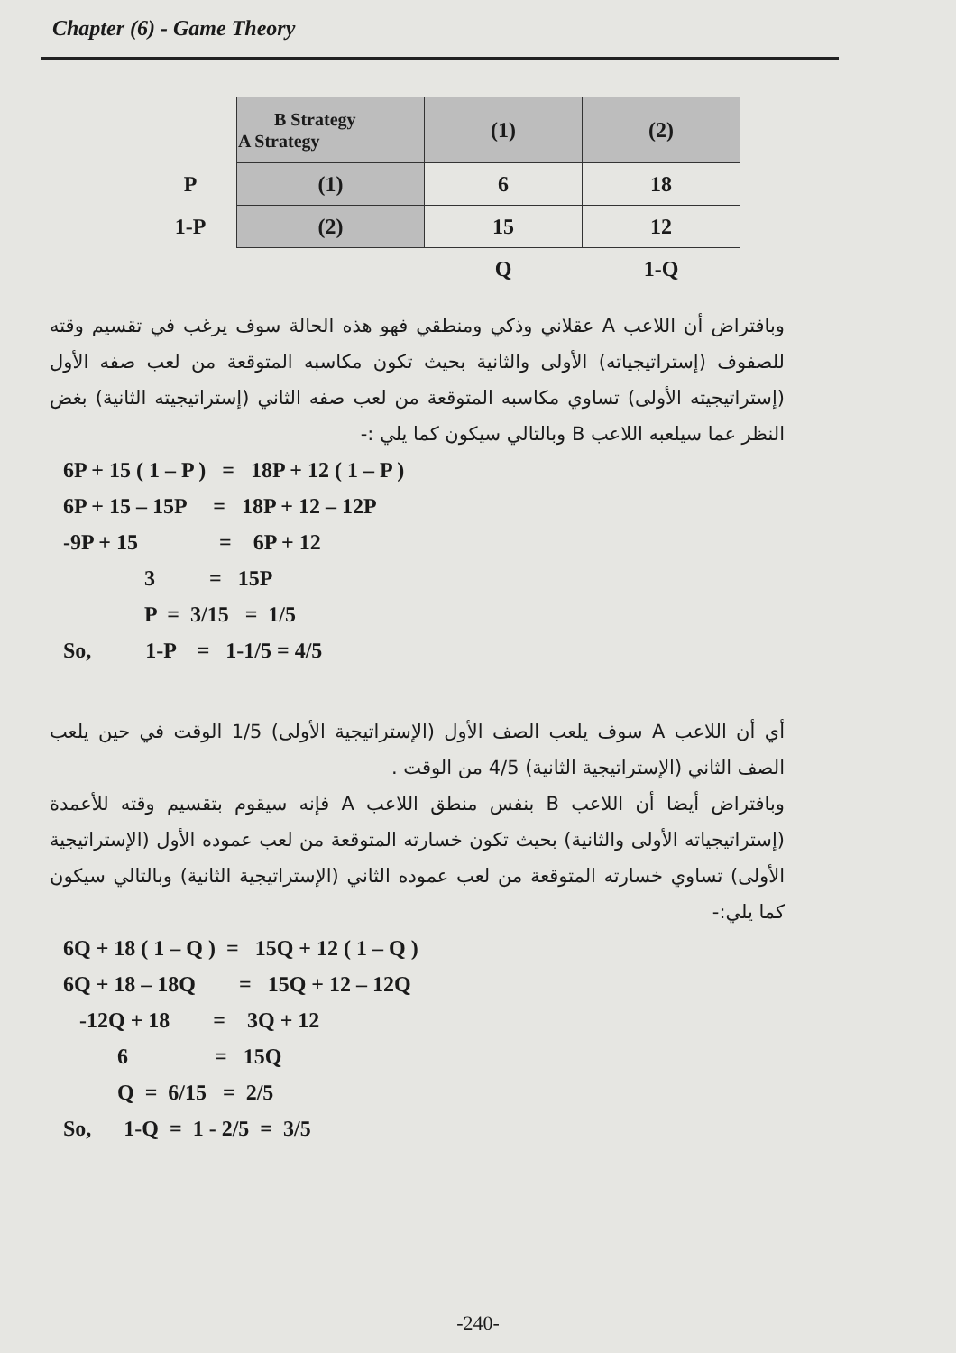Chapter (6) - Game Theory
| | B Strategy A Strategy | (1) | (2) |
| P | (1) | 6 | 18 |
| 1-P | (2) | 15 | 12 |
| | | Q | 1-Q |
وبافتراض أن اللاعب A عقلاني وذكي ومنطقي فهو هذه الحالة سوف يرغب في تقسيم وقته للصفوف (إستراتيجياته) الأولى والثانية بحيث تكون مكاسبه المتوقعة من لعب صفه الأول (إستراتيجيته الأولى) تساوي مكاسبه المتوقعة من لعب صفه الثاني (إستراتيجيته الثانية) بغض النظر عما سيلعبه اللاعب B وبالتالي سيكون كما يلي :-
6P + 15 ( 1 – P ) = 18P + 12 ( 1 – P ) 6P + 15 – 15P = 18P + 12 – 12P -9P + 15 = 6P + 12 3 = 15P P = 3/15 = 1/5 So, 1-P = 1-1/5 = 4/5
أي أن اللاعب A سوف يلعب الصف الأول (الإستراتيجية الأولى) 1/5 الوقت في حين يلعب الصف الثاني (الإستراتيجية الثانية) 4/5 من الوقت .
وبافتراض أيضا أن اللاعب B بنفس منطق اللاعب A فإنه سيقوم بتقسيم وقته للأعمدة (إستراتيجياته الأولى والثانية) بحيث تكون خسارته المتوقعة من لعب عموده الأول (الإستراتيجية الأولى) تساوي خسارته المتوقعة من لعب عموده الثاني (الإستراتيجية الثانية) وبالتالي سيكون كما يلي:-
6Q + 18 ( 1 – Q ) = 15Q + 12 ( 1 – Q ) 6Q + 18 – 18Q = 15Q + 12 – 12Q -12Q + 18 = 3Q + 12 6 = 15Q Q = 6/15 = 2/5 So, 1-Q = 1 - 2/5 = 3/5
-240-